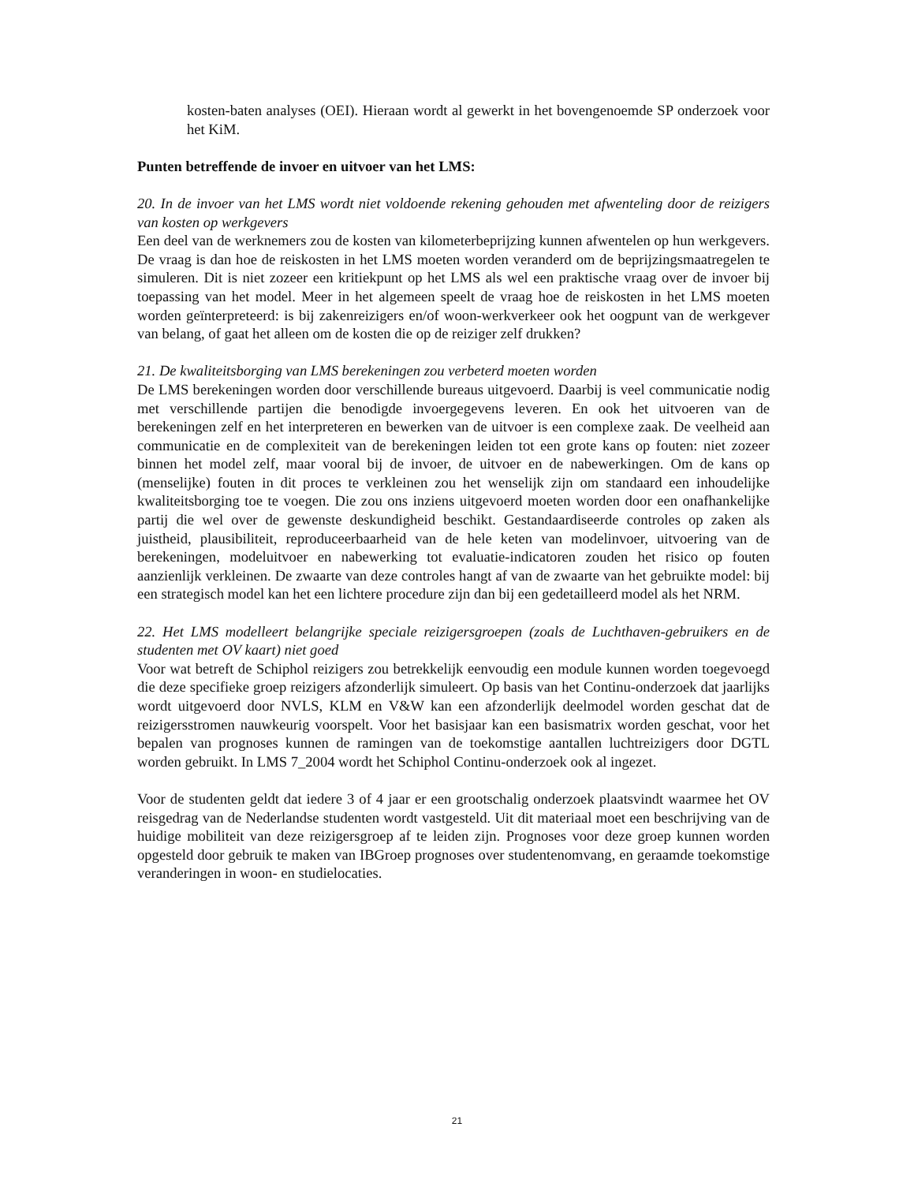kosten-baten analyses (OEI). Hieraan wordt al gewerkt in het bovengenoemde SP onderzoek voor het KiM.
Punten betreffende de invoer en uitvoer van het LMS:
20. In de invoer van het LMS wordt niet voldoende rekening gehouden met afwenteling door de reizigers van kosten op werkgevers
Een deel van de werknemers zou de kosten van kilometerbeprijzing kunnen afwentelen op hun werkgevers. De vraag is dan hoe de reiskosten in het LMS moeten worden veranderd om de beprijzingsmaatregelen te simuleren. Dit is niet zozeer een kritiekpunt op het LMS als wel een praktische vraag over de invoer bij toepassing van het model. Meer in het algemeen speelt de vraag hoe de reiskosten in het LMS moeten worden geïnterpreteerd: is bij zakenreizigers en/of woon-werkverkeer ook het oogpunt van de werkgever van belang, of gaat het alleen om de kosten die op de reiziger zelf drukken?
21. De kwaliteitsborging van LMS berekeningen zou verbeterd moeten worden
De LMS berekeningen worden door verschillende bureaus uitgevoerd. Daarbij is veel communicatie nodig met verschillende partijen die benodigde invoergegevens leveren. En ook het uitvoeren van de berekeningen zelf en het interpreteren en bewerken van de uitvoer is een complexe zaak. De veelheid aan communicatie en de complexiteit van de berekeningen leiden tot een grote kans op fouten: niet zozeer binnen het model zelf, maar vooral bij de invoer, de uitvoer en de nabewerkingen. Om de kans op (menselijke) fouten in dit proces te verkleinen zou het wenselijk zijn om standaard een inhoudelijke kwaliteitsborging toe te voegen. Die zou ons inziens uitgevoerd moeten worden door een onafhankelijke partij die wel over de gewenste deskundigheid beschikt. Gestandaardiseerde controles op zaken als juistheid, plausibiliteit, reproduceerbaarheid van de hele keten van modelinvoer, uitvoering van de berekeningen, modeluitvoer en nabewerking tot evaluatie-indicatoren zouden het risico op fouten aanzienlijk verkleinen. De zwaarte van deze controles hangt af van de zwaarte van het gebruikte model: bij een strategisch model kan het een lichtere procedure zijn dan bij een gedetailleerd model als het NRM.
22. Het LMS modelleert belangrijke speciale reizigersgroepen (zoals de Luchthaven-gebruikers en de studenten met OV kaart) niet goed
Voor wat betreft de Schiphol reizigers zou betrekkelijk eenvoudig een module kunnen worden toegevoegd die deze specifieke groep reizigers afzonderlijk simuleert. Op basis van het Continu-onderzoek dat jaarlijks wordt uitgevoerd door NVLS, KLM en V&W kan een afzonderlijk deelmodel worden geschat dat de reizigersstromen nauwkeurig voorspelt. Voor het basisjaar kan een basismatrix worden geschat, voor het bepalen van prognoses kunnen de ramingen van de toekomstige aantallen luchtreizigers door DGTL worden gebruikt. In LMS 7_2004 wordt het Schiphol Continu-onderzoek ook al ingezet.
Voor de studenten geldt dat iedere 3 of 4 jaar er een grootschalig onderzoek plaatsvindt waarmee het OV reisgedrag van de Nederlandse studenten wordt vastgesteld. Uit dit materiaal moet een beschrijving van de huidige mobiliteit van deze reizigersgroep af te leiden zijn. Prognoses voor deze groep kunnen worden opgesteld door gebruik te maken van IBGroep prognoses over studentenomvang, en geraamde toekomstige veranderingen in woon- en studielocaties.
21